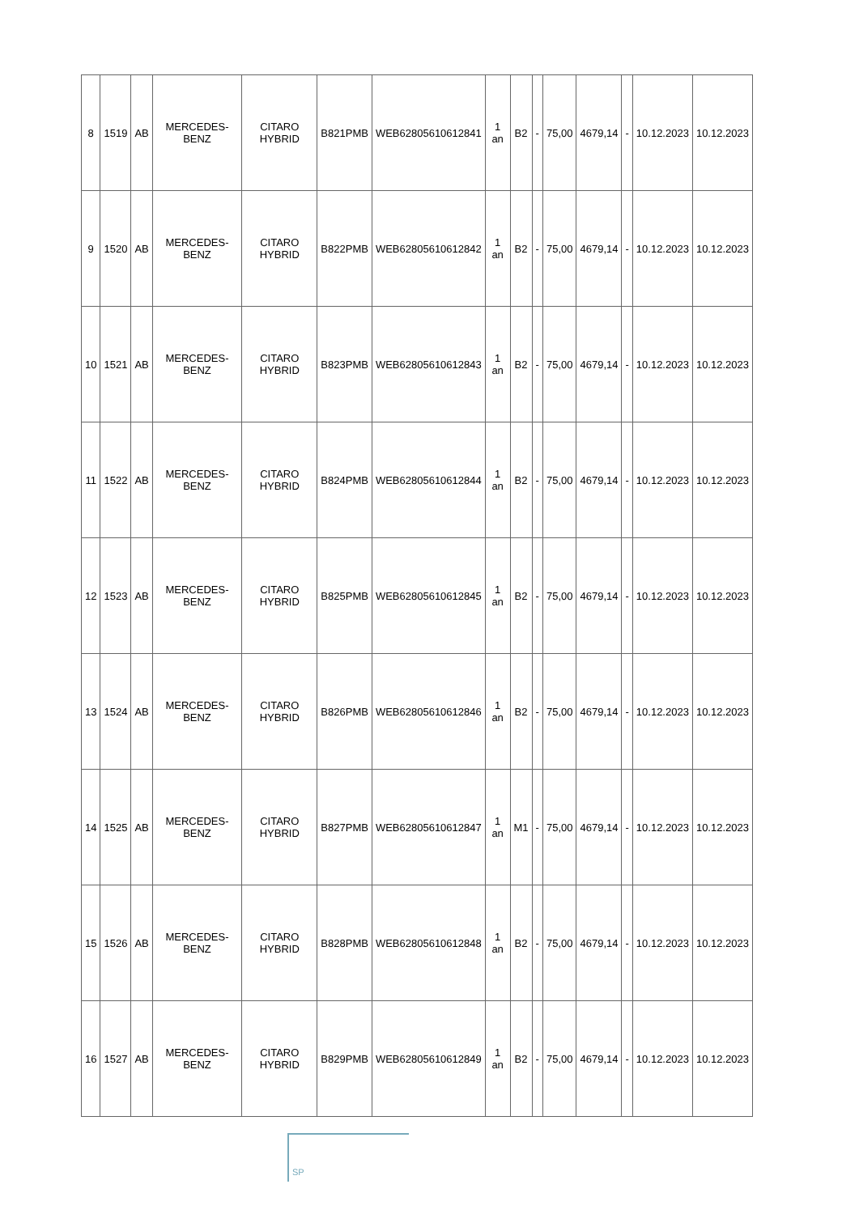| 8 | 1519 | AB | MERCEDES-BENZ | CITARO HYBRID | B821PMB | WEB62805610612841 | 1 an | B2 | - | 75,00 | 4679,14 | - | 10.12.2023 | 10.12.2023 |
| 9 | 1520 | AB | MERCEDES-BENZ | CITARO HYBRID | B822PMB | WEB62805610612842 | 1 an | B2 | - | 75,00 | 4679,14 | - | 10.12.2023 | 10.12.2023 |
| 10 | 1521 | AB | MERCEDES-BENZ | CITARO HYBRID | B823PMB | WEB62805610612843 | 1 an | B2 | - | 75,00 | 4679,14 | - | 10.12.2023 | 10.12.2023 |
| 11 | 1522 | AB | MERCEDES-BENZ | CITARO HYBRID | B824PMB | WEB62805610612844 | 1 an | B2 | - | 75,00 | 4679,14 | - | 10.12.2023 | 10.12.2023 |
| 12 | 1523 | AB | MERCEDES-BENZ | CITARO HYBRID | B825PMB | WEB62805610612845 | 1 an | B2 | - | 75,00 | 4679,14 | - | 10.12.2023 | 10.12.2023 |
| 13 | 1524 | AB | MERCEDES-BENZ | CITARO HYBRID | B826PMB | WEB62805610612846 | 1 an | B2 | - | 75,00 | 4679,14 | - | 10.12.2023 | 10.12.2023 |
| 14 | 1525 | AB | MERCEDES-BENZ | CITARO HYBRID | B827PMB | WEB62805610612847 | 1 an | M1 | - | 75,00 | 4679,14 | - | 10.12.2023 | 10.12.2023 |
| 15 | 1526 | AB | MERCEDES-BENZ | CITARO HYBRID | B828PMB | WEB62805610612848 | 1 an | B2 | - | 75,00 | 4679,14 | - | 10.12.2023 | 10.12.2023 |
| 16 | 1527 | AB | MERCEDES-BENZ | CITARO HYBRID | B829PMB | WEB62805610612849 | 1 an | B2 | - | 75,00 | 4679,14 | - | 10.12.2023 | 10.12.2023 |
SP